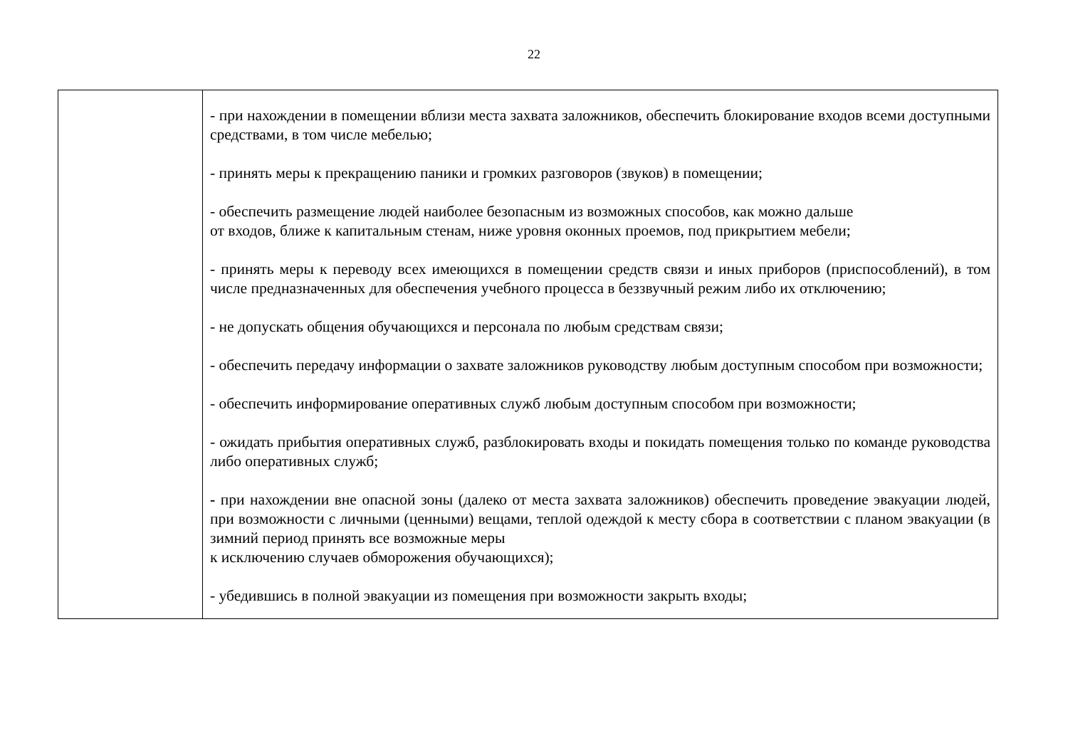22
| | - при нахождении в помещении вблизи места захвата заложников, обеспечить блокирование входов всеми доступными средствами, в том числе мебелью; - принять меры к прекращению паники и громких разговоров (звуков) в помещении; - обеспечить размещение людей наиболее безопасным из возможных способов, как можно дальше от входов, ближе к капитальным стенам, ниже уровня оконных проемов, под прикрытием мебели; - принять меры к переводу всех имеющихся в помещении средств связи и иных приборов (приспособлений), в том числе предназначенных для обеспечения учебного процесса в беззвучный режим либо их отключению; - не допускать общения обучающихся и персонала по любым средствам связи; - обеспечить передачу информации о захвате заложников руководству любым доступным способом при возможности; - обеспечить информирование оперативных служб любым доступным способом при возможности; - ожидать прибытия оперативных служб, разблокировать входы и покидать помещения только по команде руководства либо оперативных служб; - при нахождении вне опасной зоны (далеко от места захвата заложников) обеспечить проведение эвакуации людей, при возможности с личными (ценными) вещами, теплой одеждой к месту сбора в соответствии с планом эвакуации (в зимний период принять все возможные меры к исключению случаев обморожения обучающихся); - убедившись в полной эвакуации из помещения при возможности закрыть входы; |